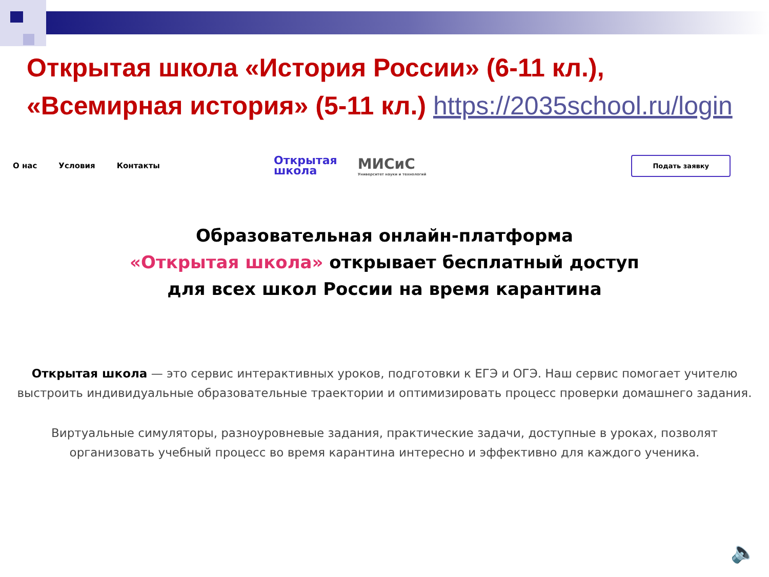Открытая школа «История России» (6-11 кл.),
«Всемирная история» (5-11 кл.) https://2035school.ru/login
О нас Условия Контакты
Открытая
школа
МИСиС
Университет науки и технологий
Подать заявку
Образовательная онлайн-платформа
«Открытая школа» открывает бесплатный доступ
для всех школ России на время карантина
Открытая школа — это сервис интерактивных уроков, подготовки к ЕГЭ и ОГЭ. Наш сервис помогает учителю выстроить индивидуальные образовательные траектории и оптимизировать процесс проверки домашнего задания.
Виртуальные симуляторы, разноуровневые задания, практические задачи, доступные в уроках, позволят организовать учебный процесс во время карантина интересно и эффективно для каждого ученика.
🔈